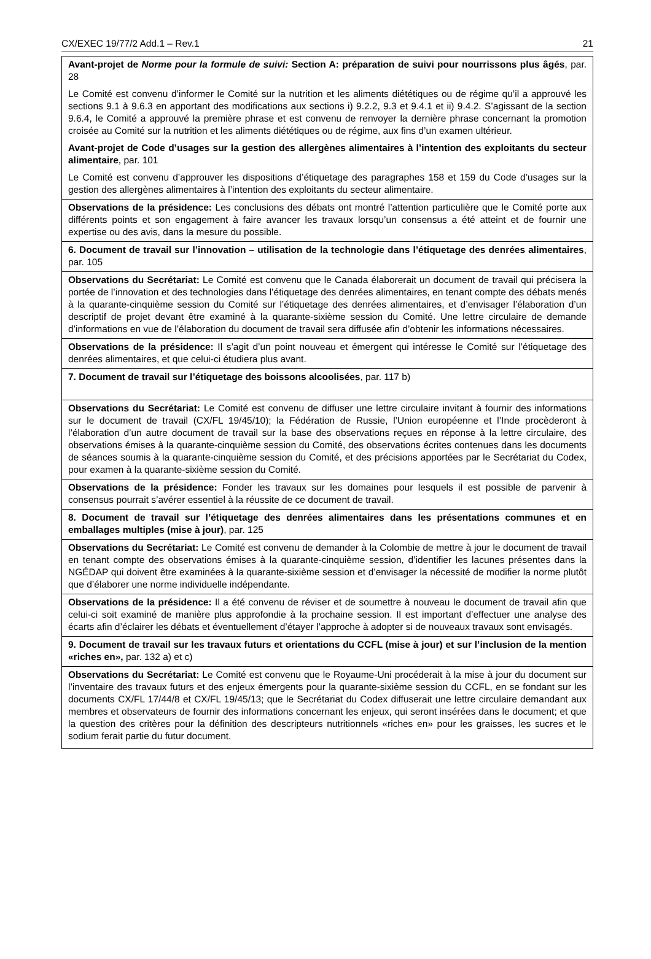CX/EXEC 19/77/2 Add.1 – Rev.1 21
| Avant-projet de Norme pour la formule de suivi: Section A: préparation de suivi pour nourrissons plus âgés , par. 28 Le Comité est convenu d’informer le Comité sur la nutrition et les aliments diététiques ou de régime qu’il a approuvé les sections 9.1 à 9.6.3 en apportant des modifications aux sections i) 9.2.2, 9.3 et 9.4.1 et ii) 9.4.2. S’agissant de la section 9.6.4, le Comité a approuvé la première phrase et est convenu de renvoyer la dernière phrase concernant la promotion croisée au Comité sur la nutrition et les aliments diététiques ou de régime, aux fins d’un examen ultérieur. Avant-projet de Code d’usages sur la gestion des allergènes alimentaires à l’intention des exploitants du secteur alimentaire , par. 101 Le Comité est convenu d’approuver les dispositions d’étiquetage des paragraphes 158 et 159 du Code d’usages sur la gestion des allergènes alimentaires à l’intention des exploitants du secteur alimentaire. |
| Observations de la présidence: Les conclusions des débats ont montré l’attention particulière que le Comité porte aux différents points et son engagement à faire avancer les travaux lorsqu’un consensus a été atteint et de fournir une expertise ou des avis, dans la mesure du possible. |
| 6. Document de travail sur l’innovation – utilisation de la technologie dans l’étiquetage des denrées alimentaires , par. 105 |
| Observations du Secrétariat: Le Comité est convenu que le Canada élaborerait un document de travail qui précisera la portée de l’innovation et des technologies dans l’étiquetage des denrées alimentaires, en tenant compte des débats menés à la quarante-cinquième session du Comité sur l’étiquetage des denrées alimentaires, et d’envisager l’élaboration d’un descriptif de projet devant être examiné à la quarante-sixième session du Comité. Une lettre circulaire de demande d’informations en vue de l’élaboration du document de travail sera diffusée afin d’obtenir les informations nécessaires. |
| Observations de la présidence: Il s’agit d’un point nouveau et émergent qui intéresse le Comité sur l’étiquetage des denrées alimentaires, et que celui-ci étudiera plus avant. |
| 7. Document de travail sur l’étiquetage des boissons alcoolisées , par. 117 b) |
| Observations du Secrétariat: Le Comité est convenu de diffuser une lettre circulaire invitant à fournir des informations sur le document de travail (CX/FL 19/45/10); la Fédération de Russie, l’Union européenne et l’Inde procèderont à l’élaboration d’un autre document de travail sur la base des observations reçues en réponse à la lettre circulaire, des observations émises à la quarante-cinquième session du Comité, des observations écrites contenues dans les documents de séances soumis à la quarante-cinquième session du Comité, et des précisions apportées par le Secrétariat du Codex, pour examen à la quarante-sixième session du Comité. |
| Observations de la présidence: Fonder les travaux sur les domaines pour lesquels il est possible de parvenir à consensus pourrait s’avérer essentiel à la réussite de ce document de travail. |
| 8. Document de travail sur l’étiquetage des denrées alimentaires dans les présentations communes et en emballages multiples (mise à jour) , par. 125 |
| Observations du Secrétariat: Le Comité est convenu de demander à la Colombie de mettre à jour le document de travail en tenant compte des observations émises à la quarante-cinquième session, d’identifier les lacunes présentes dans la NGÉDAP qui doivent être examinées à la quarante-sixième session et d’envisager la nécessité de modifier la norme plutôt que d’élaborer une norme individuelle indépendante. |
| Observations de la présidence: Il a été convenu de réviser et de soumettre à nouveau le document de travail afin que celui-ci soit examiné de manière plus approfondie à la prochaine session. Il est important d’effectuer une analyse des écarts afin d’éclairer les débats et éventuellement d’étayer l’approche à adopter si de nouveaux travaux sont envisagés. |
| 9. Document de travail sur les travaux futurs et orientations du CCFL (mise à jour) et sur l’inclusion de la mention «riches en», par. 132 a) et c) |
| Observations du Secrétariat: Le Comité est convenu que le Royaume-Uni procéderait à la mise à jour du document sur l’inventaire des travaux futurs et des enjeux émergents pour la quarante-sixième session du CCFL, en se fondant sur les documents CX/FL 17/44/8 et CX/FL 19/45/13; que le Secrétariat du Codex diffuserait une lettre circulaire demandant aux membres et observateurs de fournir des informations concernant les enjeux, qui seront insérées dans le document; et que la question des critères pour la définition des descripteurs nutritionnels «riches en» pour les graisses, les sucres et le sodium ferait partie du futur document. |